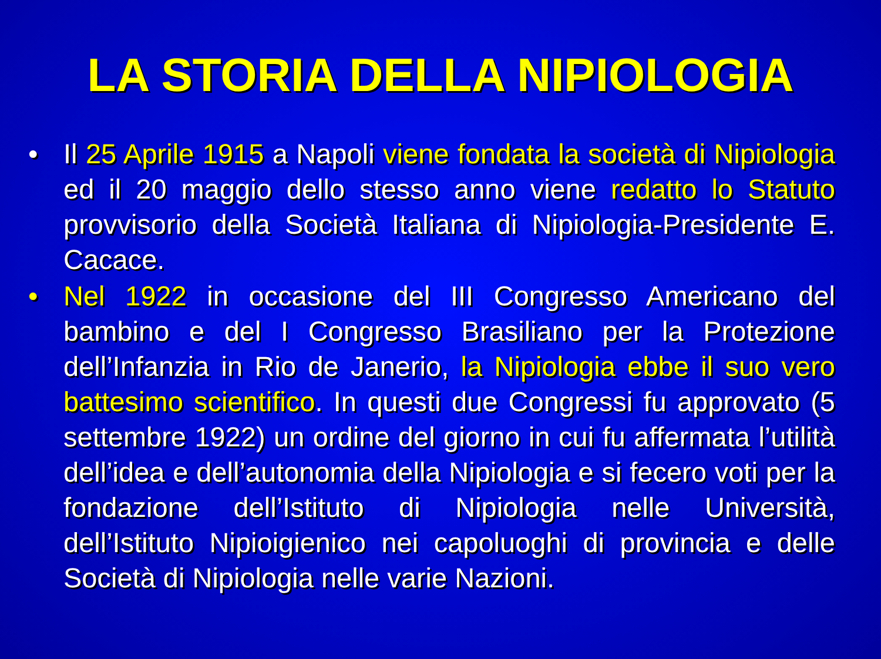LA STORIA DELLA NIPIOLOGIA
• Il 25 Aprile 1915 a Napoli viene fondata la società di Nipiologia ed il 20 maggio dello stesso anno viene redatto lo Statuto provvisorio della Società Italiana di Nipiologia-Presidente E. Cacace.
• Nel 1922 in occasione del III Congresso Americano del bambino e del I Congresso Brasiliano per la Protezione dell’Infanzia in Rio de Janerio, la Nipiologia ebbe il suo vero battesimo scientifico. In questi due Congressi fu approvato (5 settembre 1922) un ordine del giorno in cui fu affermata l’utilità dell’idea e dell’autonomia della Nipiologia e si fecero voti per la fondazione dell’Istituto di Nipiologia nelle Università, dell’Istituto Nipioigienico nei capoluoghi di provincia e delle Società di Nipiologia nelle varie Nazioni.